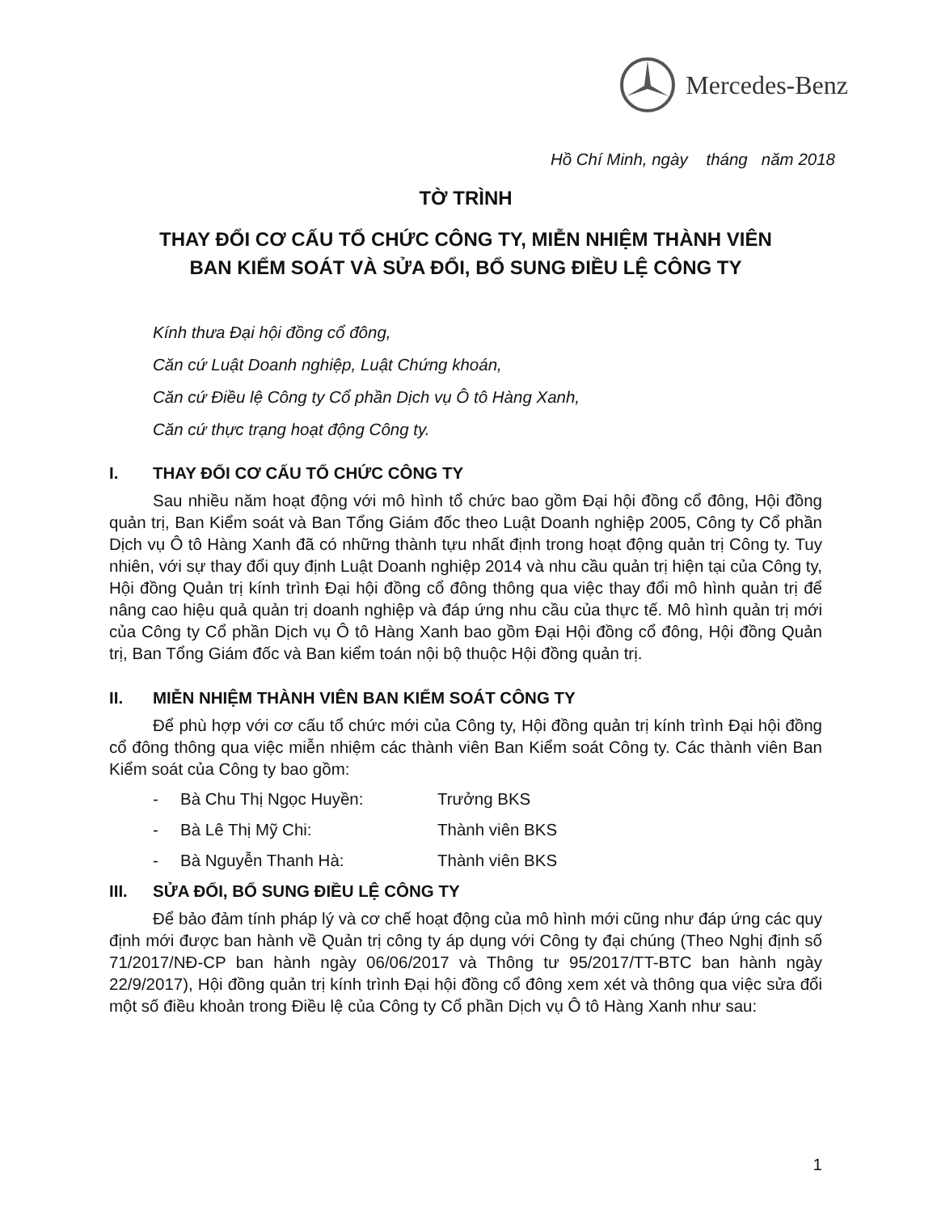Mercedes-Benz
Hồ Chí Minh, ngày tháng năm 2018
TỜ TRÌNH
THAY ĐỔI CƠ CẤU TỔ CHỨC CÔNG TY, MIỄN NHIỆM THÀNH VIÊN
BAN KIỂM SOÁT VÀ SỬA ĐỔI, BỔ SUNG ĐIỀU LỆ CÔNG TY
Kính thưa Đại hội đồng cổ đông,
Căn cứ Luật Doanh nghiệp, Luật Chứng khoán,
Căn cứ Điều lệ Công ty Cổ phần Dịch vụ Ô tô Hàng Xanh,
Căn cứ thực trạng hoạt động Công ty.
I. THAY ĐỔI CƠ CẤU TỔ CHỨC CÔNG TY
Sau nhiều năm hoạt động với mô hình tổ chức bao gồm Đại hội đồng cổ đông, Hội đồng quản trị, Ban Kiểm soát và Ban Tổng Giám đốc theo Luật Doanh nghiệp 2005, Công ty Cổ phần Dịch vụ Ô tô Hàng Xanh đã có những thành tựu nhất định trong hoạt động quản trị Công ty. Tuy nhiên, với sự thay đổi quy định Luật Doanh nghiệp 2014 và nhu cầu quản trị hiện tại của Công ty, Hội đồng Quản trị kính trình Đại hội đồng cổ đông thông qua việc thay đổi mô hình quản trị để nâng cao hiệu quả quản trị doanh nghiệp và đáp ứng nhu cầu của thực tế. Mô hình quản trị mới của Công ty Cổ phần Dịch vụ Ô tô Hàng Xanh bao gồm Đại Hội đồng cổ đông, Hội đồng Quản trị, Ban Tổng Giám đốc và Ban kiểm toán nội bộ thuộc Hội đồng quản trị.
II. MIỄN NHIỆM THÀNH VIÊN BAN KIỂM SOÁT CÔNG TY
Để phù hợp với cơ cấu tổ chức mới của Công ty, Hội đồng quản trị kính trình Đại hội đồng cổ đông thông qua việc miễn nhiệm các thành viên Ban Kiểm soát Công ty. Các thành viên Ban Kiểm soát của Công ty bao gồm:
- Bà Chu Thị Ngọc Huyền: Trưởng BKS
- Bà Lê Thị Mỹ Chi: Thành viên BKS
- Bà Nguyễn Thanh Hà: Thành viên BKS
III. SỬA ĐỔI, BỔ SUNG ĐIỀU LỆ CÔNG TY
Để bảo đảm tính pháp lý và cơ chế hoạt động của mô hình mới cũng như đáp ứng các quy định mới được ban hành về Quản trị công ty áp dụng với Công ty đại chúng (Theo Nghị định số 71/2017/NĐ-CP ban hành ngày 06/06/2017 và Thông tư 95/2017/TT-BTC ban hành ngày 22/9/2017), Hội đồng quản trị kính trình Đại hội đồng cổ đông xem xét và thông qua việc sửa đổi một số điều khoản trong Điều lệ của Công ty Cổ phần Dịch vụ Ô tô Hàng Xanh như sau:
1